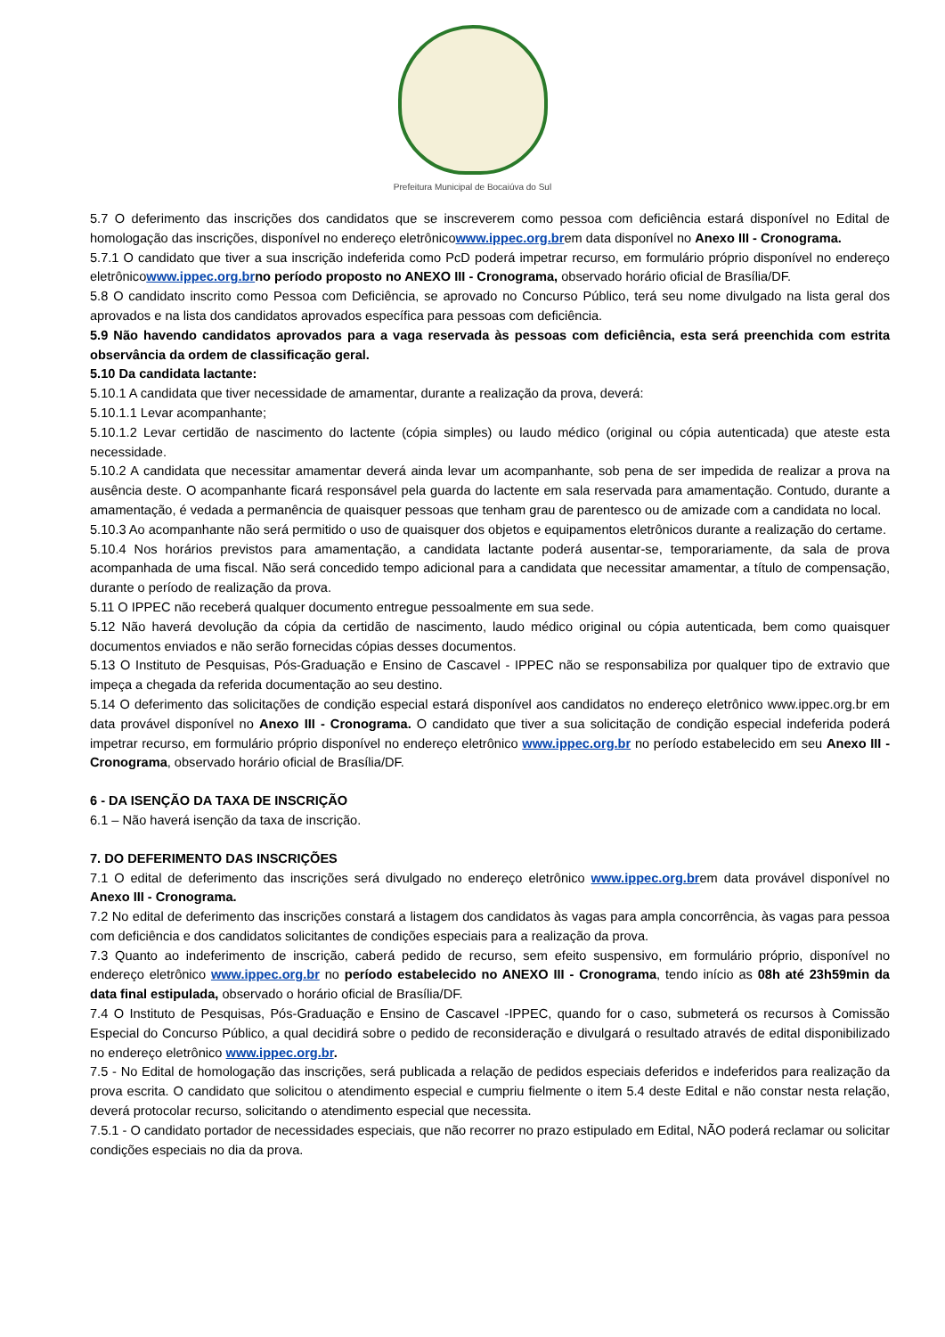Prefeitura Municipal de Bocaiúva do Sul
5.7 O deferimento das inscrições dos candidatos que se inscreverem como pessoa com deficiência estará disponível no Edital de homologação das inscrições, disponível no endereço eletrônicowww.ippec.org.brem data disponível no Anexo III - Cronograma.
5.7.1 O candidato que tiver a sua inscrição indeferida como PcD poderá impetrar recurso, em formulário próprio disponível no endereço eletrônicowww.ippec.org.br no período proposto no ANEXO III - Cronograma, observado horário oficial de Brasília/DF.
5.8 O candidato inscrito como Pessoa com Deficiência, se aprovado no Concurso Público, terá seu nome divulgado na lista geral dos aprovados e na lista dos candidatos aprovados específica para pessoas com deficiência.
5.9 Não havendo candidatos aprovados para a vaga reservada às pessoas com deficiência, esta será preenchida com estrita observância da ordem de classificação geral.
5.10 Da candidata lactante:
5.10.1 A candidata que tiver necessidade de amamentar, durante a realização da prova, deverá:
5.10.1.1 Levar acompanhante;
5.10.1.2 Levar certidão de nascimento do lactente (cópia simples) ou laudo médico (original ou cópia autenticada) que ateste esta necessidade.
5.10.2 A candidata que necessitar amamentar deverá ainda levar um acompanhante, sob pena de ser impedida de realizar a prova na ausência deste. O acompanhante ficará responsável pela guarda do lactente em sala reservada para amamentação. Contudo, durante a amamentação, é vedada a permanência de quaisquer pessoas que tenham grau de parentesco ou de amizade com a candidata no local.
5.10.3 Ao acompanhante não será permitido o uso de quaisquer dos objetos e equipamentos eletrônicos durante a realização do certame.
5.10.4 Nos horários previstos para amamentação, a candidata lactante poderá ausentar-se, temporariamente, da sala de prova acompanhada de uma fiscal. Não será concedido tempo adicional para a candidata que necessitar amamentar, a título de compensação, durante o período de realização da prova.
5.11 O IPPEC não receberá qualquer documento entregue pessoalmente em sua sede.
5.12 Não haverá devolução da cópia da certidão de nascimento, laudo médico original ou cópia autenticada, bem como quaisquer documentos enviados e não serão fornecidas cópias desses documentos.
5.13 O Instituto de Pesquisas, Pós-Graduação e Ensino de Cascavel - IPPEC não se responsabiliza por qualquer tipo de extravio que impeça a chegada da referida documentação ao seu destino.
5.14 O deferimento das solicitações de condição especial estará disponível aos candidatos no endereço eletrônico www.ippec.org.br em data provável disponível no Anexo III - Cronograma. O candidato que tiver a sua solicitação de condição especial indeferida poderá impetrar recurso, em formulário próprio disponível no endereço eletrônico www.ippec.org.br no período estabelecido em seu Anexo III - Cronograma, observado horário oficial de Brasília/DF.
6 - DA ISENÇÃO DA TAXA DE INSCRIÇÃO
6.1 – Não haverá isenção da taxa de inscrição.
7. DO DEFERIMENTO DAS INSCRIÇÕES
7.1 O edital de deferimento das inscrições será divulgado no endereço eletrônico www.ippec.org.brem data provável disponível no Anexo III - Cronograma.
7.2 No edital de deferimento das inscrições constará a listagem dos candidatos às vagas para ampla concorrência, às vagas para pessoa com deficiência e dos candidatos solicitantes de condições especiais para a realização da prova.
7.3 Quanto ao indeferimento de inscrição, caberá pedido de recurso, sem efeito suspensivo, em formulário próprio, disponível no endereço eletrônico www.ippec.org.br no período estabelecido no ANEXO III - Cronograma, tendo início as 08h até 23h59min da data final estipulada, observado o horário oficial de Brasília/DF.
7.4 O Instituto de Pesquisas, Pós-Graduação e Ensino de Cascavel -IPPEC, quando for o caso, submeterá os recursos à Comissão Especial do Concurso Público, a qual decidirá sobre o pedido de reconsideração e divulgará o resultado através de edital disponibilizado no endereço eletrônico www.ippec.org.br.
7.5 - No Edital de homologação das inscrições, será publicada a relação de pedidos especiais deferidos e indeferidos para realização da prova escrita. O candidato que solicitou o atendimento especial e cumpriu fielmente o item 5.4 deste Edital e não constar nesta relação, deverá protocolar recurso, solicitando o atendimento especial que necessita.
7.5.1 - O candidato portador de necessidades especiais, que não recorrer no prazo estipulado em Edital, NÃO poderá reclamar ou solicitar condições especiais no dia da prova.